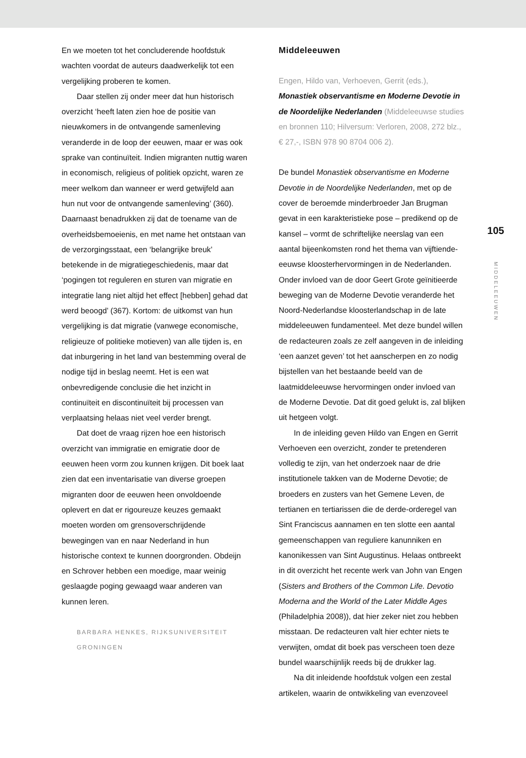En we moeten tot het concluderende hoofdstuk wachten voordat de auteurs daadwerkelijk tot een vergelijking proberen te komen.
Daar stellen zij onder meer dat hun historisch overzicht ‘heeft laten zien hoe de positie van nieuwkomers in de ontvangende samenleving veranderde in de loop der eeuwen, maar er was ook sprake van continuïteit. Indien migranten nuttig waren in economisch, religieus of politiek opzicht, waren ze meer welkom dan wanneer er werd getwijfeld aan hun nut voor de ontvangende samenleving’ (360). Daarnaast benadrukken zij dat de toename van de overheidsbemoeienis, en met name het ontstaan van de verzorgingsstaat, een ‘belangrijke breuk’ betekende in de migratiegeschiedenis, maar dat ‘pogingen tot reguleren en sturen van migratie en integratie lang niet altijd het effect [hebben] gehad dat werd beoogd’ (367). Kortom: de uitkomst van hun vergelijking is dat migratie (vanwege economische, religieuze of politieke motieven) van alle tijden is, en dat inburgering in het land van bestemming overal de nodige tijd in beslag neemt. Het is een wat onbevredigende conclusie die het inzicht in continuïteit en discontinuïteit bij processen van verplaatsing helaas niet veel verder brengt.
Dat doet de vraag rijzen hoe een historisch overzicht van immigratie en emigratie door de eeuwen heen vorm zou kunnen krijgen. Dit boek laat zien dat een inventarisatie van diverse groepen migranten door de eeuwen heen onvoldoende oplevert en dat er rigoureuze keuzes gemaakt moeten worden om grensoverschrijdende bewegingen van en naar Nederland in hun historische context te kunnen doorgronden. Obdeijn en Schrover hebben een moedige, maar weinig geslaagde poging gewaagd waar anderen van kunnen leren.
BARBARA HENKES, RIJKSUNIVERSITEIT
GRONINGEN
Middeleeuwen
Engen, Hildo van, Verhoeven, Gerrit (eds.),
Monastiek observantisme en Moderne Devotie in de Noordelijke Nederlanden (Middeleeuwse studies en bronnen 110; Hilversum: Verloren, 2008, 272 blz., € 27,-, ISBN 978 90 8704 006 2).
De bundel Monastiek observantisme en Moderne Devotie in de Noordelijke Nederlanden, met op de cover de beroemde minderbroeder Jan Brugman gevat in een karakteristieke pose – predikend op de kansel – vormt de schriftelijke neerslag van een aantal bijeenkomsten rond het thema van vijftiende-eeuwse kloosterhervormingen in de Nederlanden. Onder invloed van de door Geert Grote geïnitieerde beweging van de Moderne Devotie veranderde het Noord-Nederlandse kloosterlandschap in de late middeleeuwen fundamenteel. Met deze bundel willen de redacteuren zoals ze zelf aangeven in de inleiding ‘een aanzet geven’ tot het aanscherpen en zo nodig bijstellen van het bestaande beeld van de laatmiddeleeuwse hervormingen onder invloed van de Moderne Devotie. Dat dit goed gelukt is, zal blijken uit hetgeen volgt.
In de inleiding geven Hildo van Engen en Gerrit Verhoeven een overzicht, zonder te pretenderen volledig te zijn, van het onderzoek naar de drie institutionele takken van de Moderne Devotie; de broeders en zusters van het Gemene Leven, de tertianen en tertiarissen die de derde-orderegel van Sint Franciscus aannamen en ten slotte een aantal gemeenschappen van reguliere kanunniken en kanonikessen van Sint Augustinus. Helaas ontbreekt in dit overzicht het recente werk van John van Engen (Sisters and Brothers of the Common Life. Devotio Moderna and the World of the Later Middle Ages (Philadelphia 2008)), dat hier zeker niet zou hebben misstaan. De redacteuren valt hier echter niets te verwijten, omdat dit boek pas verscheen toen deze bundel waarschijnlijk reeds bij de drukker lag.
Na dit inleidende hoofdstuk volgen een zestal artikelen, waarin de ontwikkeling van evenzoveel
105
MIDDELEEUWEN